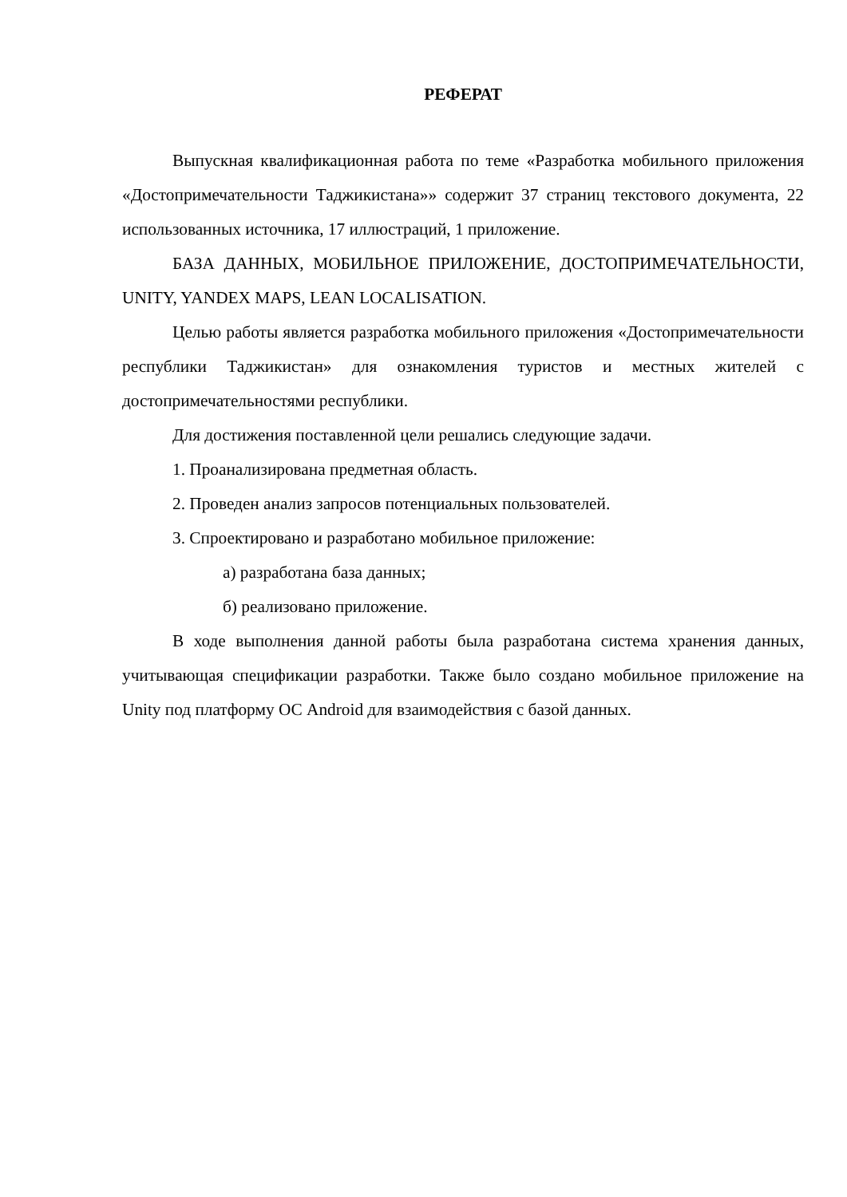РЕФЕРАТ
Выпускная квалификационная работа по теме «Разработка мобильного приложения «Достопримечательности Таджикистана»» содержит 37 страниц текстового документа, 22 использованных источника, 17 иллюстраций, 1 приложение.
БАЗА ДАННЫХ, МОБИЛЬНОЕ ПРИЛОЖЕНИЕ, ДОСТОПРИМЕЧАТЕЛЬНОСТИ, UNITY, YANDEX MAPS, LEAN LOCALISATION.
Целью работы является разработка мобильного приложения «Достопримечательности республики Таджикистан» для ознакомления туристов и местных жителей с достопримечательностями республики.
Для достижения поставленной цели решались следующие задачи.
1. Проанализирована предметная область.
2. Проведен анализ запросов потенциальных пользователей.
3. Спроектировано и разработано мобильное приложение:
а) разработана база данных;
б) реализовано приложение.
В ходе выполнения данной работы была разработана система хранения данных, учитывающая спецификации разработки. Также было создано мобильное приложение на Unity под платформу ОС Android для взаимодействия с базой данных.